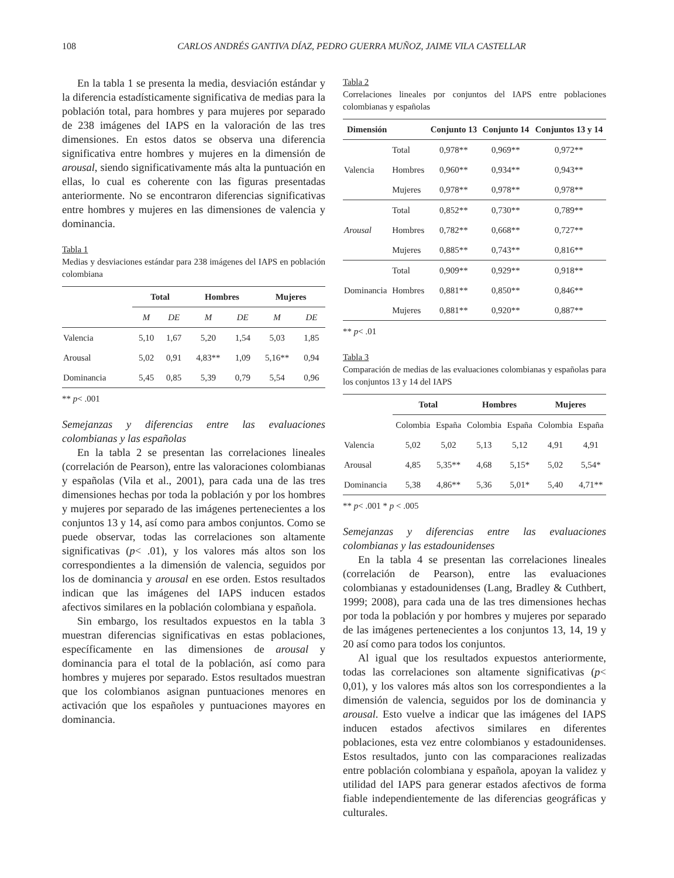108
CARLOS ANDRÉS GANTIVA DÍAZ, PEDRO GUERRA MUÑOZ, JAIME VILA CASTELLAR
En la tabla 1 se presenta la media, desviación estándar y la diferencia estadísticamente significativa de medias para la población total, para hombres y para mujeres por separado de 238 imágenes del IAPS en la valoración de las tres dimensiones. En estos datos se observa una diferencia significativa entre hombres y mujeres en la dimensión de arousal, siendo significativamente más alta la puntuación en ellas, lo cual es coherente con las figuras presentadas anteriormente. No se encontraron diferencias significativas entre hombres y mujeres en las dimensiones de valencia y dominancia.
Tabla 1
Medias y desviaciones estándar para 238 imágenes del IAPS en población colombiana
| | Total | | Hombres | | Mujeres | |
| --- | --- | --- | --- | --- | --- | --- |
| | M | DE | M | DE | M | DE |
| Valencia | 5,10 | 1,67 | 5,20 | 1,54 | 5,03 | 1,85 |
| Arousal | 5,02 | 0,91 | 4,83** | 1,09 | 5,16** | 0,94 |
| Dominancia | 5,45 | 0,85 | 5,39 | 0,79 | 5,54 | 0,96 |
** p< .001
Semejanzas y diferencias entre las evaluaciones colombianas y las españolas
En la tabla 2 se presentan las correlaciones lineales (correlación de Pearson), entre las valoraciones colombianas y españolas (Vila et al., 2001), para cada una de las tres dimensiones hechas por toda la población y por los hombres y mujeres por separado de las imágenes pertenecientes a los conjuntos 13 y 14, así como para ambos conjuntos. Como se puede observar, todas las correlaciones son altamente significativas (p< .01), y los valores más altos son los correspondientes a la dimensión de valencia, seguidos por los de dominancia y arousal en ese orden. Estos resultados indican que las imágenes del IAPS inducen estados afectivos similares en la población colombiana y española.
Sin embargo, los resultados expuestos en la tabla 3 muestran diferencias significativas en estas poblaciones, específicamente en las dimensiones de arousal y dominancia para el total de la población, así como para hombres y mujeres por separado. Estos resultados muestran que los colombianos asignan puntuaciones menores en activación que los españoles y puntuaciones mayores en dominancia.
Tabla 2
Correlaciones lineales por conjuntos del IAPS entre poblaciones colombianas y españolas
| Dimensión | | Conjunto 13 | Conjunto 14 | Conjuntos 13 y 14 |
| --- | --- | --- | --- | --- |
| Valencia | Total | 0,978** | 0,969** | 0,972** |
| | Hombres | 0,960** | 0,934** | 0,943** |
| | Mujeres | 0,978** | 0,978** | 0,978** |
| Arousal | Total | 0,852** | 0,730** | 0,789** |
| | Hombres | 0,782** | 0,668** | 0,727** |
| | Mujeres | 0,885** | 0,743** | 0,816** |
| Dominancia | Total | 0,909** | 0,929** | 0,918** |
| | Hombres | 0,881** | 0,850** | 0,846** |
| | Mujeres | 0,881** | 0,920** | 0,887** |
** p< .01
Tabla 3
Comparación de medias de las evaluaciones colombianas y españolas para los conjuntos 13 y 14 del IAPS
| | Total | | Hombres | | Mujeres | |
| --- | --- | --- | --- | --- | --- | --- |
| | Colombia | España | Colombia | España | Colombia | España |
| Valencia | 5,02 | 5,02 | 5,13 | 5,12 | 4,91 | 4,91 |
| Arousal | 4,85 | 5,35** | 4,68 | 5,15* | 5,02 | 5,54* |
| Dominancia | 5,38 | 4,86** | 5,36 | 5,01* | 5,40 | 4,71** |
** p< .001 * p < .005
Semejanzas y diferencias entre las evaluaciones colombianas y las estadounidenses
En la tabla 4 se presentan las correlaciones lineales (correlación de Pearson), entre las evaluaciones colombianas y estadounidenses (Lang, Bradley & Cuthbert, 1999; 2008), para cada una de las tres dimensiones hechas por toda la población y por hombres y mujeres por separado de las imágenes pertenecientes a los conjuntos 13, 14, 19 y 20 así como para todos los conjuntos.
Al igual que los resultados expuestos anteriormente, todas las correlaciones son altamente significativas (p< 0,01), y los valores más altos son los correspondientes a la dimensión de valencia, seguidos por los de dominancia y arousal. Esto vuelve a indicar que las imágenes del IAPS inducen estados afectivos similares en diferentes poblaciones, esta vez entre colombianos y estadounidenses. Estos resultados, junto con las comparaciones realizadas entre población colombiana y española, apoyan la validez y utilidad del IAPS para generar estados afectivos de forma fiable independientemente de las diferencias geográficas y culturales.